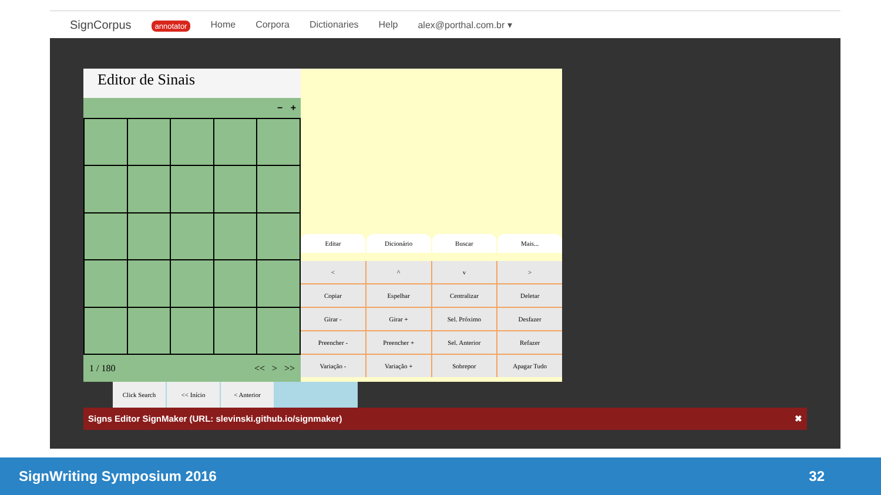SignCorpus annotator Home Corpora Dictionaries Help alex@porthal.com.br ▾
Editor de Sinais
− +
1 / 180 << > >>
Editar
Dicionário
Buscar
Mais...
<
^
v
>
Copiar
Espelhar
Centralizar
Deletar
Girar -
Girar +
Sel. Próximo
Desfazer
Preencher -
Preencher +
Sel. Anterior
Refazer
Variação -
Variação +
Sobrepor
Apagar Tudo
Click Search << Início < Anterior
Signs Editor SignMaker (URL: slevinski.github.io/signmaker) ✖
SignWriting Symposium 2016 32